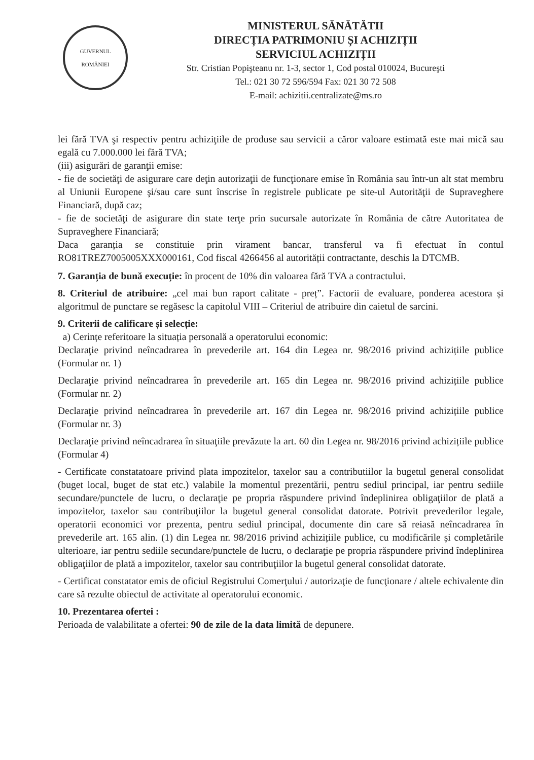GUVERNUL
ROMÂNIEI
MINISTERUL SĂNĂTĂTII
DIRECȚIA PATRIMONIU ȘI ACHIZIȚII
SERVICIUL ACHIZIȚII
Str. Cristian Popişteanu nr. 1-3, sector 1, Cod postal 010024, Bucureşti
Tel.: 021 30 72 596/594 Fax: 021 30 72 508
E-mail: achizitii.centralizate@ms.ro
lei fără TVA şi respectiv pentru achiziţiile de produse sau servicii a căror valoare estimată este mai mică sau egală cu 7.000.000 lei fără TVA;
(iii) asigurări de garanţii emise:
- fie de societăţi de asigurare care deţin autorizaţii de funcţionare emise în România sau într-un alt stat membru al Uniunii Europene şi/sau care sunt înscrise în registrele publicate pe site-ul Autorităţii de Supraveghere Financiară, după caz;
- fie de societăţi de asigurare din state terţe prin sucursale autorizate în România de către Autoritatea de Supraveghere Financiară;
Daca garanția se constituie prin virament bancar, transferul va fi efectuat în contul RO81TREZ7005005XXX000161, Cod fiscal 4266456 al autorității contractante, deschis la DTCMB.
7. Garanția de bună execuție: în procent de 10% din valoarea fără TVA a contractului.
8. Criteriul de atribuire: „cel mai bun raport calitate - preț”. Factorii de evaluare, ponderea acestora și algoritmul de punctare se regăsesc la capitolul VIII – Criteriul de atribuire din caietul de sarcini.
9. Criterii de calificare și selecție:
a) Cerințe referitoare la situația personală a operatorului economic:
Declaraţie privind neîncadrarea în prevederile art. 164 din Legea nr. 98/2016 privind achizițiile publice (Formular nr. 1)
Declaraţie privind neîncadrarea în prevederile art. 165 din Legea nr. 98/2016 privind achizițiile publice (Formular nr. 2)
Declaraţie privind neîncadrarea în prevederile art. 167 din Legea nr. 98/2016 privind achizițiile publice (Formular nr. 3)
Declaraţie privind neîncadrarea în situaţiile prevăzute la art. 60 din Legea nr. 98/2016 privind achizițiile publice (Formular 4)
- Certificate constatatoare privind plata impozitelor, taxelor sau a contributiilor la bugetul general consolidat (buget local, buget de stat etc.) valabile la momentul prezentării, pentru sediul principal, iar pentru sediile secundare/punctele de lucru, o declaraţie pe propria răspundere privind îndeplinirea obligaţiilor de plată a impozitelor, taxelor sau contribuţiilor la bugetul general consolidat datorate. Potrivit prevederilor legale, operatorii economici vor prezenta, pentru sediul principal, documente din care să reiasă neîncadrarea în prevederile art. 165 alin. (1) din Legea nr. 98/2016 privind achizițiile publice, cu modificările și completările ulterioare, iar pentru sediile secundare/punctele de lucru, o declaraţie pe propria răspundere privind îndeplinirea obligaţiilor de plată a impozitelor, taxelor sau contribuţiilor la bugetul general consolidat datorate.
- Certificat constatator emis de oficiul Registrului Comerţului / autorizaţie de funcţionare / altele echivalente din care să rezulte obiectul de activitate al operatorului economic.
10. Prezentarea ofertei :
Perioada de valabilitate a ofertei: 90 de zile de la data limită de depunere.